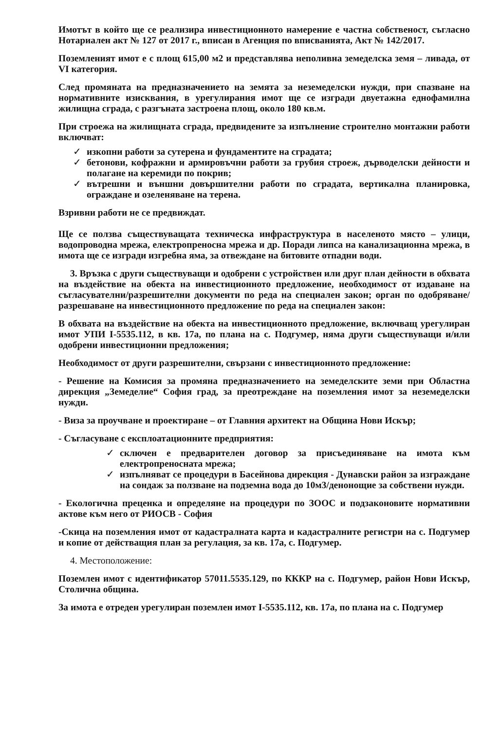Имотът в който ще се реализира инвестиционното намерение е частна собственост, съгласно Нотариален акт № 127 от 2017 г., вписан в Агенция по вписванията, Акт № 142/2017.
Поземленият имот е с площ 615,00 м2 и представлява неполивна земеделска земя – ливада, от VI категория.
След промяната на предназначението на земята за неземеделски нужди, при спазване на нормативните изисквания, в урегулирания имот ще се изгради двуетажна еднофамилна жилищна сграда, с разгъната застроена площ, около 180 кв.м.
При строежа на жилищната сграда, предвидените за изпълнение строително монтажни работи включват:
✓ изкопни работи за сутерена и фундаментите на сградата;
✓ бетонови, кофражни и армировъчни работи за грубия строеж, дърводелски дейности и полагане на керемиди по покрив;
✓ вътрешни и външни довършителни работи по сградата, вертикална планировка, ограждане и озеленяване на терена.
Взривни работи не се предвиждат.
Ще се ползва съществуващата техническа инфраструктура в населеното място – улици, водопроводна мрежа, електропреносна мрежа и др. Поради липса на канализационна мрежа, в имота ще се изгради изгребна яма, за отвеждане на битовите отпадни води.
3. Връзка с други съществуващи и одобрени с устройствен или друг план дейности в обхвата на въздействие на обекта на инвестиционното предложение, необходимост от издаване на съгласувателни/разрешителни документи по реда на специален закон; орган по одобряване/разрешаване на инвестиционното предложение по реда на специален закон:
В обхвата на въздействие на обекта на инвестиционното предложение, включващ урегулиран имот УПИ I-5535.112, в кв. 17а, по плана на с. Подгумер, няма други съществуващи и/или одобрени инвестиционни предложения;
Необходимост от други разрешителни, свързани с инвестиционното предложение:
- Решение на Комисия за промяна предназначението на земеделските земи при Областна дирекция „Земеделие“ София град, за преотреждане на поземления имот за неземеделски нужди.
- Виза за проучване и проектиране – от Главния архитект на Община Нови Искър;
- Съгласуване с експлоатационните предприятия:
✓ сключен е предварителен договор за присъединяване на имота към електропреносната мрежа;
✓ изпълняват се процедури в Басейнова дирекция - Дунавски район за изграждане на сондаж за ползване на подземна вода до 10м3/денонощие за собствени нужди.
- Екологична преценка и определяне на процедури по ЗООС и подзаконовите нормативни актове към него от РИОСВ - София
-Скица на поземления имот от кадастралната карта и кадастралните регистри на с. Подгумер и копие от действащия план за регулация, за кв. 17а, с. Подгумер.
4. Местоположение:
Поземлен имот с идентификатор 57011.5535.129, по КККР на с. Подгумер, район Нови Искър, Столична община.
За имота е отреден урегулиран поземлен имот I-5535.112, кв. 17а, по плана на с. Подгумер